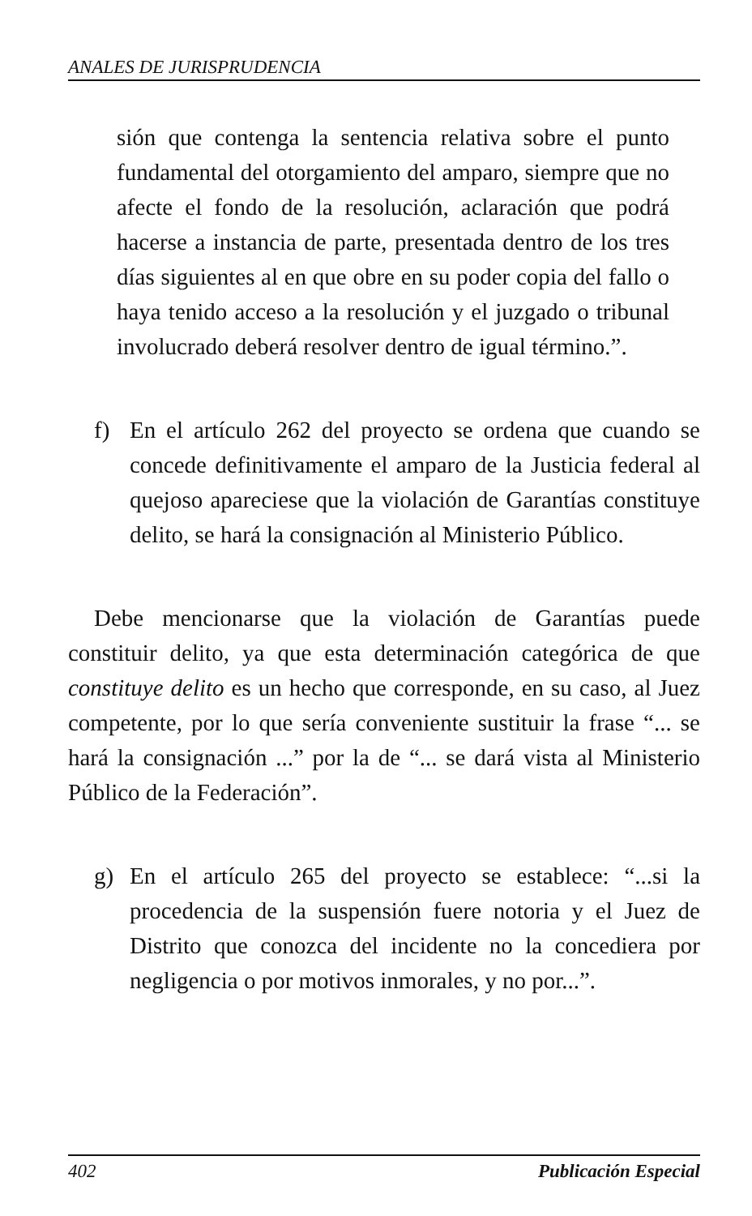ANALES DE JURISPRUDENCIA
sión que contenga la sentencia relativa sobre el punto fundamental del otorgamiento del amparo, siempre que no afecte el fondo de la resolución, aclaración que podrá hacerse a instancia de parte, presentada dentro de los tres días siguientes al en que obre en su poder copia del fallo o haya tenido acceso a la resolución y el juzgado o tribunal involucrado deberá resolver dentro de igual término.”.
f) En el artículo 262 del proyecto se ordena que cuando se concede definitivamente el amparo de la Justicia federal al quejoso apareciese que la violación de Garantías constituye delito, se hará la consignación al Ministerio Público.
Debe mencionarse que la violación de Garantías puede constituir delito, ya que esta determinación categórica de que constituye delito es un hecho que corresponde, en su caso, al Juez competente, por lo que sería conveniente sustituir la frase “... se hará la consignación ...” por la de “... se dará vista al Ministerio Público de la Federación”.
g) En el artículo 265 del proyecto se establece: “...si la procedencia de la suspensión fuere notoria y el Juez de Distrito que conozca del incidente no la concediera por negligencia o por motivos inmorales, y no por...”.
402 Publicación Especial